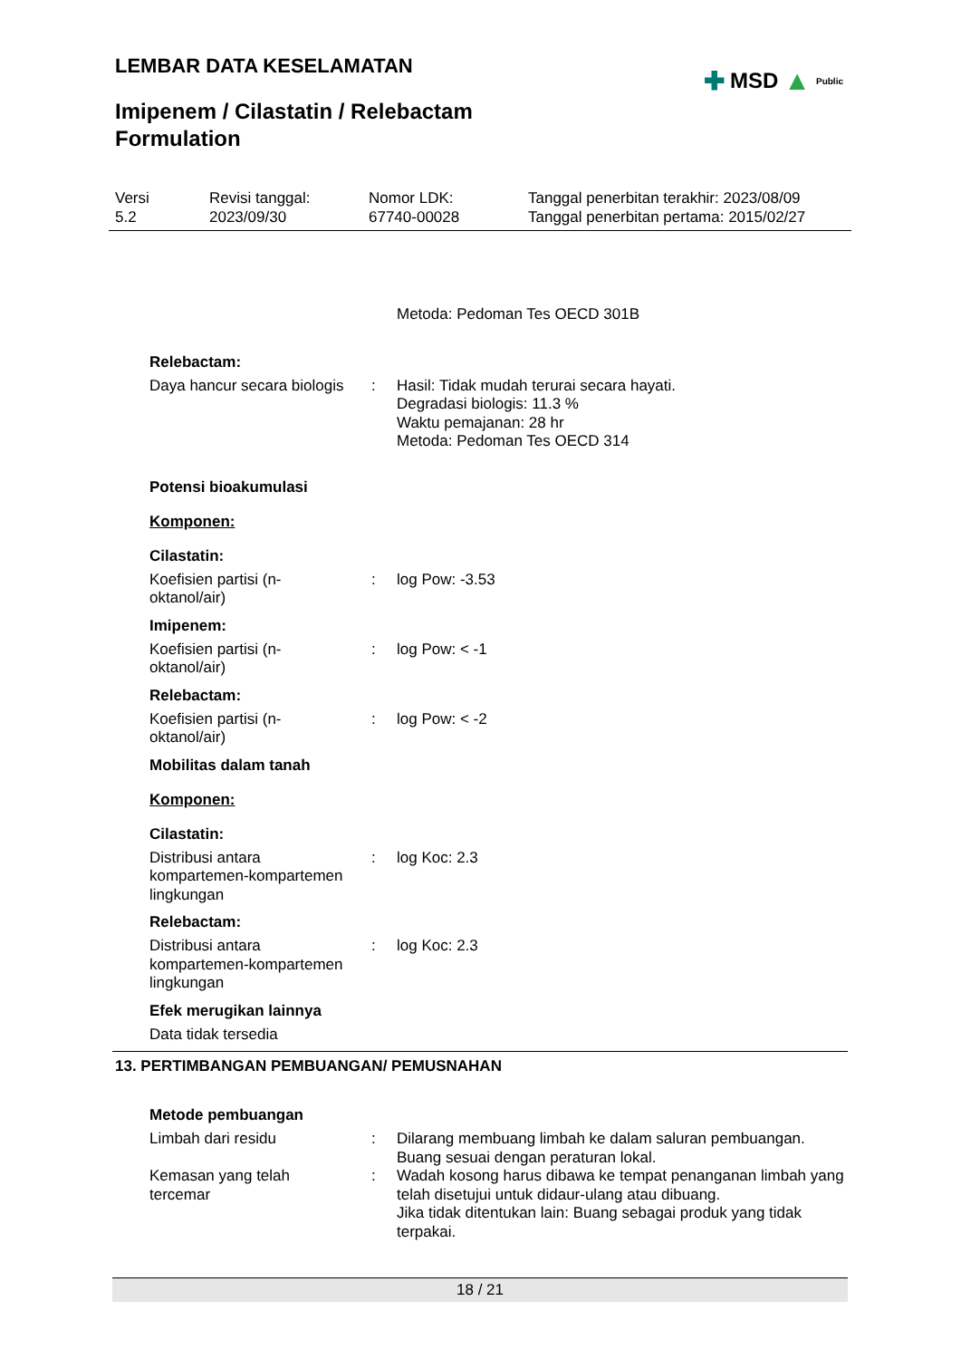LEMBAR DATA KESELAMATAN
✚ MSD ▲ Public
Imipenem / Cilastatin / Relebactam
Formulation
Versi
5.2
Revisi tanggal:
2023/09/30
Nomor LDK:
67740-00028
Tanggal penerbitan terakhir: 2023/08/09
Tanggal penerbitan pertama: 2015/02/27
Metoda: Pedoman Tes OECD 301B
Relebactam:
Daya hancur secara biologis
: Hasil: Tidak mudah terurai secara hayati.
Degradasi biologis: 11.3 %
Waktu pemajanan: 28 hr
Metoda: Pedoman Tes OECD 314
Potensi bioakumulasi
Komponen:
Cilastatin:
Koefisien partisi (n-
oktanol/air)
: log Pow: -3.53
Imipenem:
Koefisien partisi (n-
oktanol/air)
: log Pow: < -1
Relebactam:
Koefisien partisi (n-
oktanol/air)
: log Pow: < -2
Mobilitas dalam tanah
Komponen:
Cilastatin:
Distribusi antara
kompartemen-kompartemen
lingkungan
: log Koc: 2.3
Relebactam:
Distribusi antara
kompartemen-kompartemen
lingkungan
: log Koc: 2.3
Efek merugikan lainnya
Data tidak tersedia
13. PERTIMBANGAN PEMBUANGAN/ PEMUSNAHAN
Metode pembuangan
Limbah dari residu : Dilarang membuang limbah ke dalam saluran pembuangan.
Buang sesuai dengan peraturan lokal.
Kemasan yang telah
tercemar
: Wadah kosong harus dibawa ke tempat penanganan limbah yang telah disetujui untuk didaur-ulang atau dibuang.
Jika tidak ditentukan lain: Buang sebagai produk yang tidak terpakai.
18 / 21